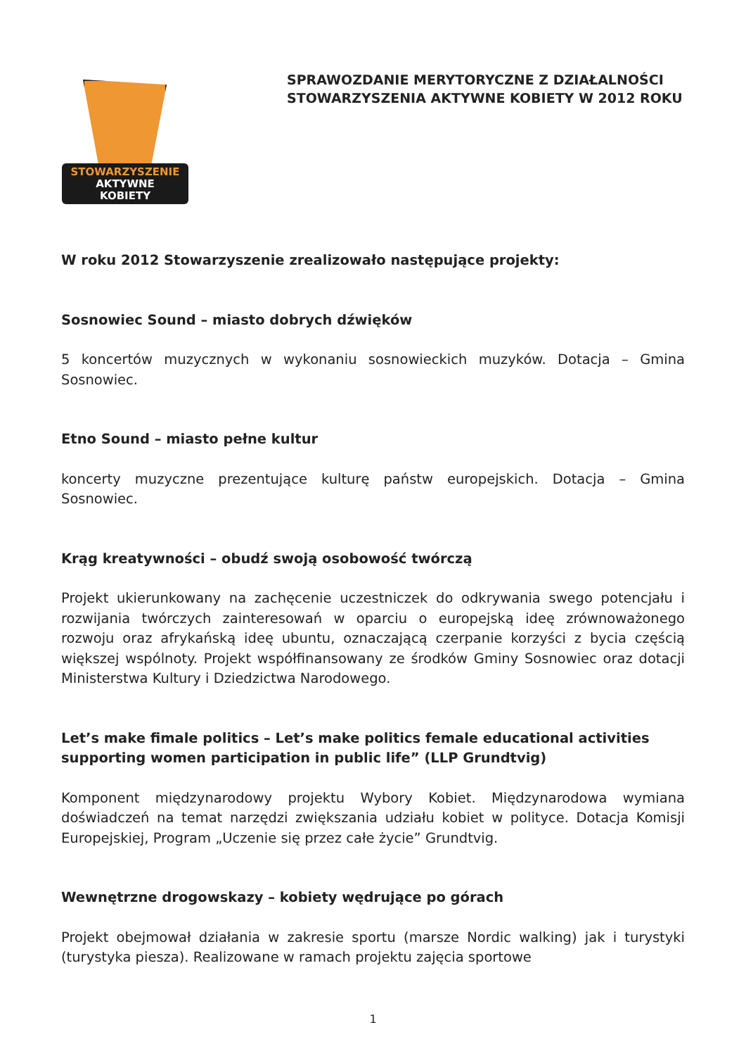STOWARZYSZENIE
AKTYWNE
KOBIETY
SPRAWOZDANIE MERYTORYCZNE Z DZIAŁALNOŚCI
STOWARZYSZENIA AKTYWNE KOBIETY W 2012 ROKU
W roku 2012 Stowarzyszenie zrealizowało następujące projekty:
Sosnowiec Sound – miasto dobrych dźwięków
5 koncertów muzycznych w wykonaniu sosnowieckich muzyków. Dotacja – Gmina Sosnowiec.
Etno Sound – miasto pełne kultur
koncerty muzyczne prezentujące kulturę państw europejskich. Dotacja – Gmina Sosnowiec.
Krąg kreatywności – obudź swoją osobowość twórczą
Projekt ukierunkowany na zachęcenie uczestniczek do odkrywania swego potencjału i rozwijania twórczych zainteresowań w oparciu o europejską ideę zrównoważonego rozwoju oraz afrykańską ideę ubuntu, oznaczającą czerpanie korzyści z bycia częścią większej wspólnoty. Projekt współfinansowany ze środków Gminy Sosnowiec oraz dotacji Ministerstwa Kultury i Dziedzictwa Narodowego.
Let’s make fimale politics – Let’s make politics female educational activities supporting women participation in public life” (LLP Grundtvig)
Komponent międzynarodowy projektu Wybory Kobiet. Międzynarodowa wymiana doświadczeń na temat narzędzi zwiększania udziału kobiet w polityce. Dotacja Komisji Europejskiej, Program „Uczenie się przez całe życie” Grundtvig.
Wewnętrzne drogowskazy – kobiety wędrujące po górach
Projekt obejmował działania w zakresie sportu (marsze Nordic walking) jak i turystyki (turystyka piesza). Realizowane w ramach projektu zajęcia sportowe
1